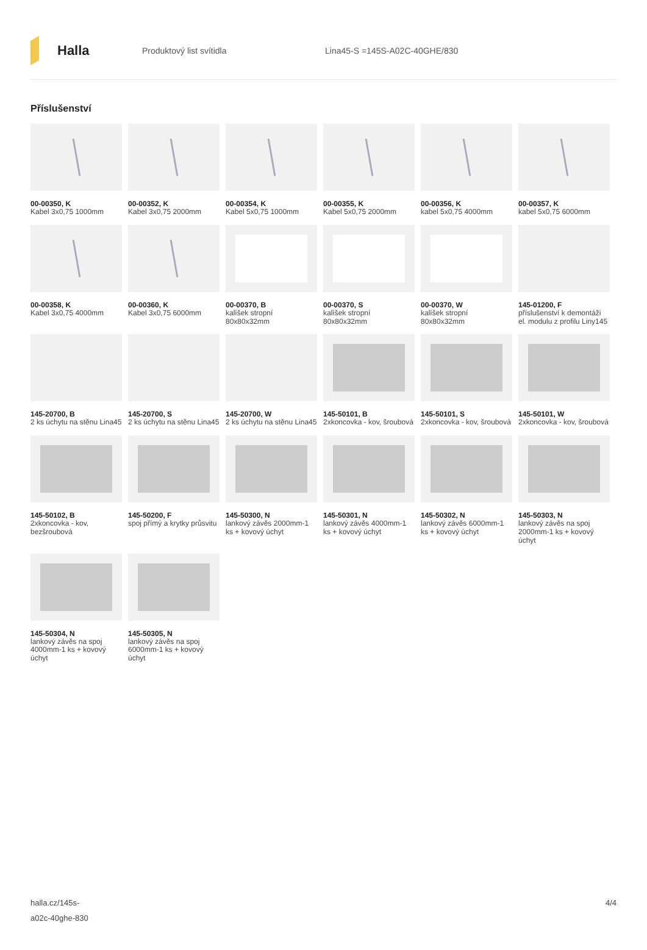Halla
Produktový list svítidla Lina45-S =145S-A02C-40GHE/830
Příslušenství
00-00350, K
Kabel 3x0,75 1000mm
00-00352, K
Kabel 3x0,75 2000mm
00-00354, K
Kabel 5x0,75 1000mm
00-00355, K
Kabel 5x0,75 2000mm
00-00356, K
kabel 5x0,75 4000mm
00-00357, K
kabel 5x0,75 6000mm
00-00358, K
Kabel 3x0,75 4000mm
00-00360, K
Kabel 3x0,75 6000mm
00-00370, B
kalíšek stropní 80x80x32mm
00-00370, S
kalíšek stropní 80x80x32mm
00-00370, W
kalíšek stropní 80x80x32mm
145-01200, F
příslušenství k demontáži el. modulu z profilu Liny145
145-20700, B
2 ks úchytu na stěnu Lina45
145-20700, S
2 ks úchytu na stěnu Lina45
145-20700, W
2 ks úchytu na stěnu Lina45
145-50101, B
2xkoncovka - kov, šroubová
145-50101, S
2xkoncovka - kov, šroubová
145-50101, W
2xkoncovka - kov, šroubová
145-50102, B
2xkoncovka - kov, bezšroubová
145-50200, F
spoj přímý a krytky průsvitu
145-50300, N
lankový závěs 2000mm-1 ks + kovový úchyt
145-50301, N
lankový závěs 4000mm-1 ks + kovový úchyt
145-50302, N
lankový závěs 6000mm-1 ks + kovový úchyt
145-50303, N
lankový závěs na spoj 2000mm-1 ks + kovový úchyt
145-50304, N
lankový závěs na spoj 4000mm-1 ks + kovový úchyt
145-50305, N
lankový závěs na spoj 6000mm-1 ks + kovový úchyt
halla.cz/145s-
a02c-40ghe-830
4/4